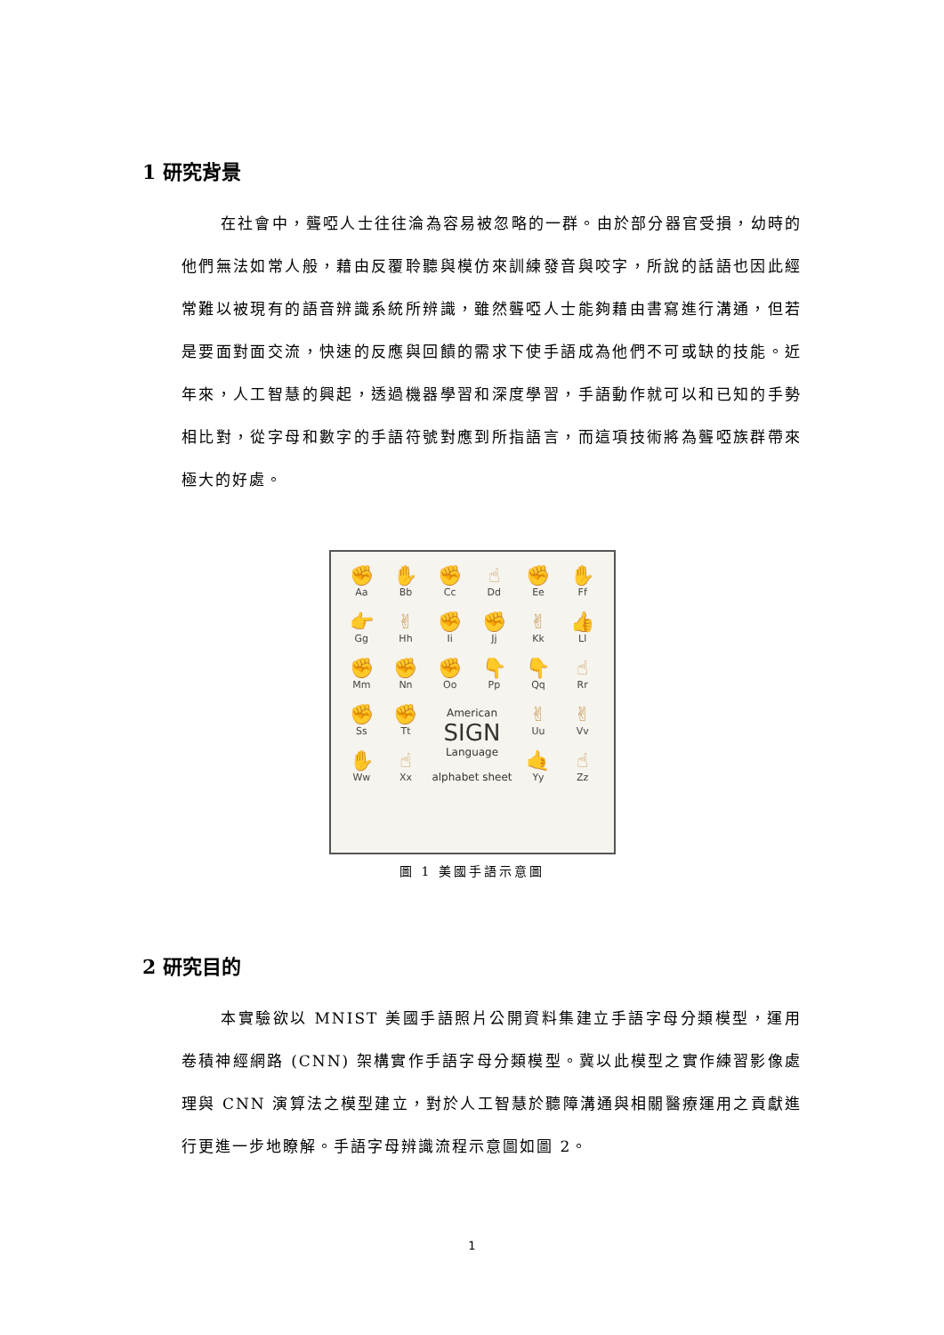1 研究背景
在社會中，聾啞人士往往淪為容易被忽略的一群。由於部分器官受損，幼時的他們無法如常人般，藉由反覆聆聽與模仿來訓練發音與咬字，所說的話語也因此經常難以被現有的語音辨識系統所辨識，雖然聾啞人士能夠藉由書寫進行溝通，但若是要面對面交流，快速的反應與回饋的需求下使手語成為他們不可或缺的技能。近年來，人工智慧的興起，透過機器學習和深度學習，手語動作就可以和已知的手勢相比對，從字母和數字的手語符號對應到所指語言，而這項技術將為聾啞族群帶來極大的好處。
✊
Aa
✋
Bb
✊
Cc
☝
Dd
✊
Ee
✋
Ff
👉
Gg
✌
Hh
✊
Ii
✊
Jj
✌
Kk
👍
Ll
✊
Mm
✊
Nn
✊
Oo
👇
Pp
👇
Qq
☝
Rr
✊
Ss
✊
Tt
American
SIGN
Language
alphabet sheet
✌
Uu
✌
Vv
✋
Ww
☝
Xx
🤙
Yy
☝
Zz
圖 1 美國手語示意圖
2 研究目的
本實驗欲以 MNIST 美國手語照片公開資料集建立手語字母分類模型，運用卷積神經網路 (CNN) 架構實作手語字母分類模型。冀以此模型之實作練習影像處理與 CNN 演算法之模型建立，對於人工智慧於聽障溝通與相關醫療運用之貢獻進行更進一步地瞭解。手語字母辨識流程示意圖如圖 2。
1